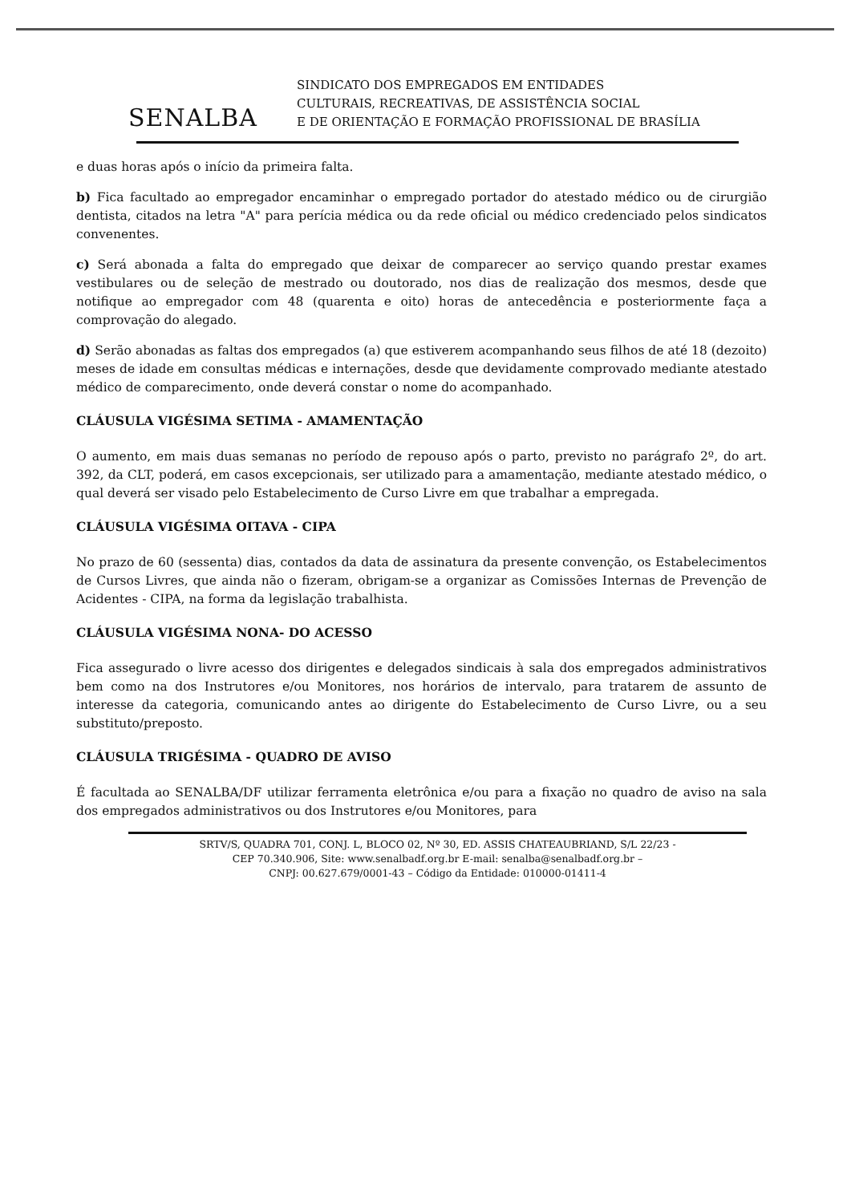SENALBA
SINDICATO DOS EMPREGADOS EM ENTIDADES
CULTURAIS, RECREATIVAS, DE ASSISTÊNCIA SOCIAL
E DE ORIENTAÇÃO E FORMAÇÃO PROFISSIONAL DE BRASÍLIA
e duas horas após o início da primeira falta.
b) Fica facultado ao empregador encaminhar o empregado portador do atestado médico ou de cirurgião dentista, citados na letra "A" para perícia médica ou da rede oficial ou médico credenciado pelos sindicatos convenentes.
c) Será abonada a falta do empregado que deixar de comparecer ao serviço quando prestar exames vestibulares ou de seleção de mestrado ou doutorado, nos dias de realização dos mesmos, desde que notifique ao empregador com 48 (quarenta e oito) horas de antecedência e posteriormente faça a comprovação do alegado.
d) Serão abonadas as faltas dos empregados (a) que estiverem acompanhando seus filhos de até 18 (dezoito) meses de idade em consultas médicas e internações, desde que devidamente comprovado mediante atestado médico de comparecimento, onde deverá constar o nome do acompanhado.
CLÁUSULA VIGÉSIMA SETIMA - AMAMENTAÇÃO
O aumento, em mais duas semanas no período de repouso após o parto, previsto no parágrafo 2º, do art. 392, da CLT, poderá, em casos excepcionais, ser utilizado para a amamentação, mediante atestado médico, o qual deverá ser visado pelo Estabelecimento de Curso Livre em que trabalhar a empregada.
CLÁUSULA VIGÉSIMA OITAVA - CIPA
No prazo de 60 (sessenta) dias, contados da data de assinatura da presente convenção, os Estabelecimentos de Cursos Livres, que ainda não o fizeram, obrigam-se a organizar as Comissões Internas de Prevenção de Acidentes - CIPA, na forma da legislação trabalhista.
CLÁUSULA VIGÉSIMA NONA- DO ACESSO
Fica assegurado o livre acesso dos dirigentes e delegados sindicais à sala dos empregados administrativos bem como na dos Instrutores e/ou Monitores, nos horários de intervalo, para tratarem de assunto de interesse da categoria, comunicando antes ao dirigente do Estabelecimento de Curso Livre, ou a seu substituto/preposto.
CLÁUSULA TRIGÉSIMA - QUADRO DE AVISO
É facultada ao SENALBA/DF utilizar ferramenta eletrônica e/ou para a fixação no quadro de aviso na sala dos empregados administrativos ou dos Instrutores e/ou Monitores, para
SRTV/S, QUADRA 701, CONJ. L, BLOCO 02, Nº 30, ED. ASSIS CHATEAUBRIAND, S/L 22/23 -
CEP 70.340.906, Site: www.senalbadf.org.br E-mail: senalba@senalbadf.org.br –
CNPJ: 00.627.679/0001-43 – Código da Entidade: 010000-01411-4